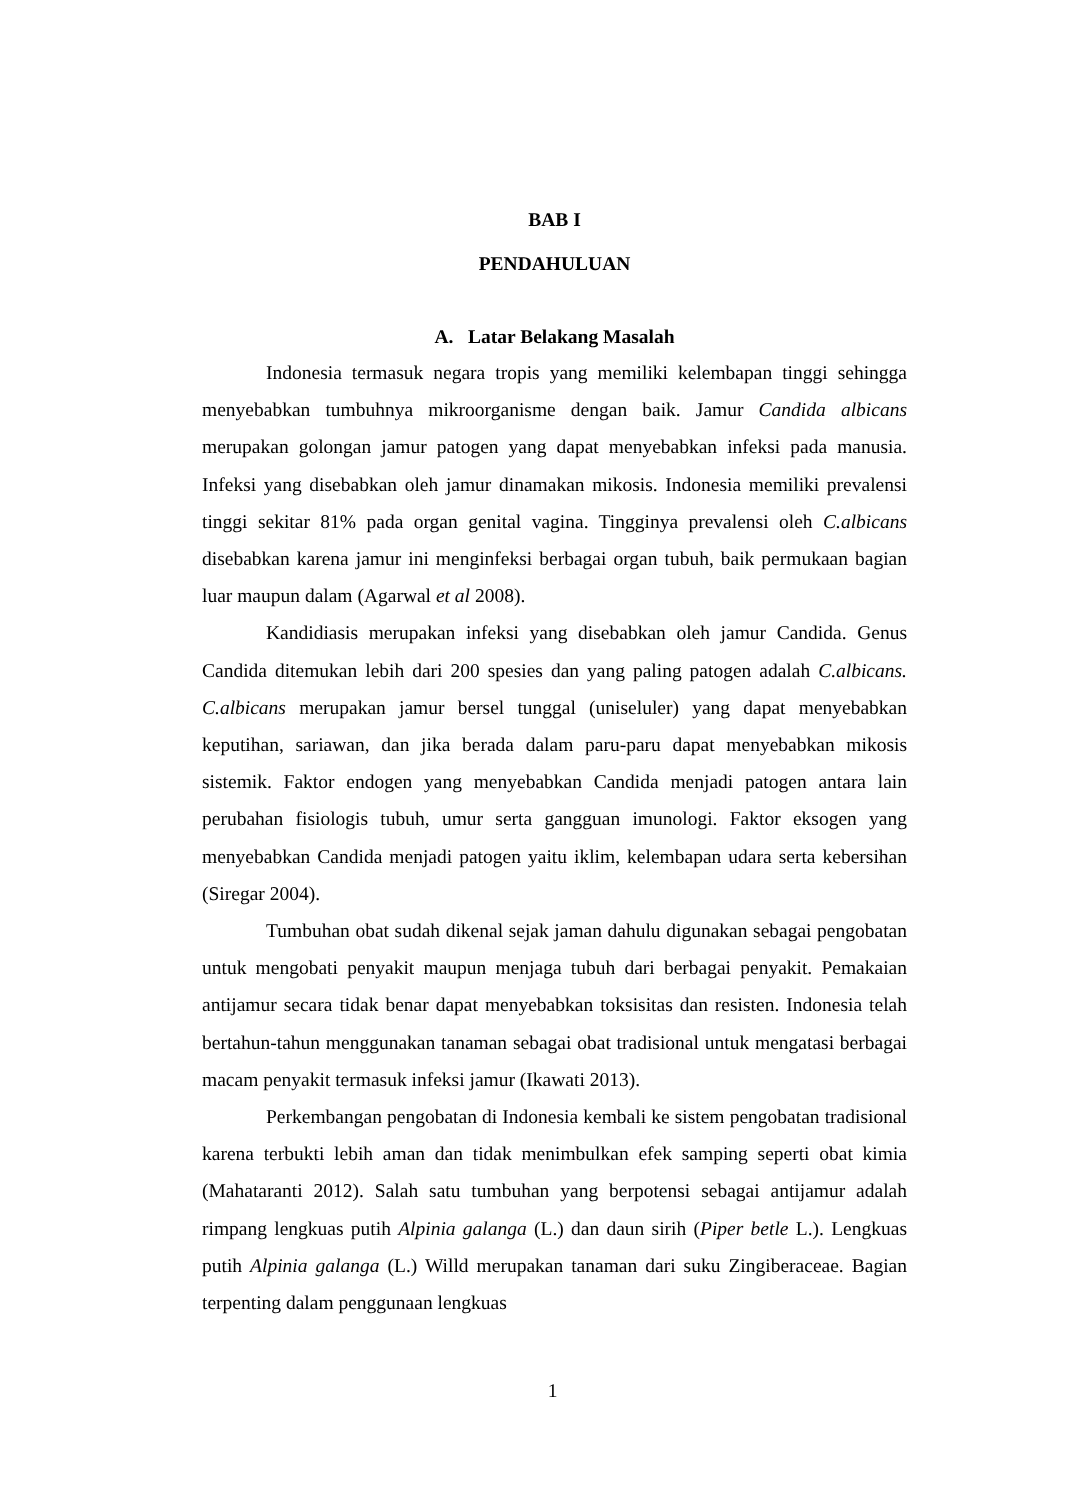BAB I
PENDAHULUAN
A. Latar Belakang Masalah
Indonesia termasuk negara tropis yang memiliki kelembapan tinggi sehingga menyebabkan tumbuhnya mikroorganisme dengan baik. Jamur Candida albicans merupakan golongan jamur patogen yang dapat menyebabkan infeksi pada manusia. Infeksi yang disebabkan oleh jamur dinamakan mikosis. Indonesia memiliki prevalensi tinggi sekitar 81% pada organ genital vagina. Tingginya prevalensi oleh C.albicans disebabkan karena jamur ini menginfeksi berbagai organ tubuh, baik permukaan bagian luar maupun dalam (Agarwal et al 2008).
Kandidiasis merupakan infeksi yang disebabkan oleh jamur Candida. Genus Candida ditemukan lebih dari 200 spesies dan yang paling patogen adalah C.albicans. C.albicans merupakan jamur bersel tunggal (uniseluler) yang dapat menyebabkan keputihan, sariawan, dan jika berada dalam paru-paru dapat menyebabkan mikosis sistemik. Faktor endogen yang menyebabkan Candida menjadi patogen antara lain perubahan fisiologis tubuh, umur serta gangguan imunologi. Faktor eksogen yang menyebabkan Candida menjadi patogen yaitu iklim, kelembapan udara serta kebersihan (Siregar 2004).
Tumbuhan obat sudah dikenal sejak jaman dahulu digunakan sebagai pengobatan untuk mengobati penyakit maupun menjaga tubuh dari berbagai penyakit. Pemakaian antijamur secara tidak benar dapat menyebabkan toksisitas dan resisten. Indonesia telah bertahun-tahun menggunakan tanaman sebagai obat tradisional untuk mengatasi berbagai macam penyakit termasuk infeksi jamur (Ikawati 2013).
Perkembangan pengobatan di Indonesia kembali ke sistem pengobatan tradisional karena terbukti lebih aman dan tidak menimbulkan efek samping seperti obat kimia (Mahataranti 2012). Salah satu tumbuhan yang berpotensi sebagai antijamur adalah rimpang lengkuas putih Alpinia galanga (L.) dan daun sirih (Piper betle L.). Lengkuas putih Alpinia galanga (L.) Willd merupakan tanaman dari suku Zingiberaceae. Bagian terpenting dalam penggunaan lengkuas
1